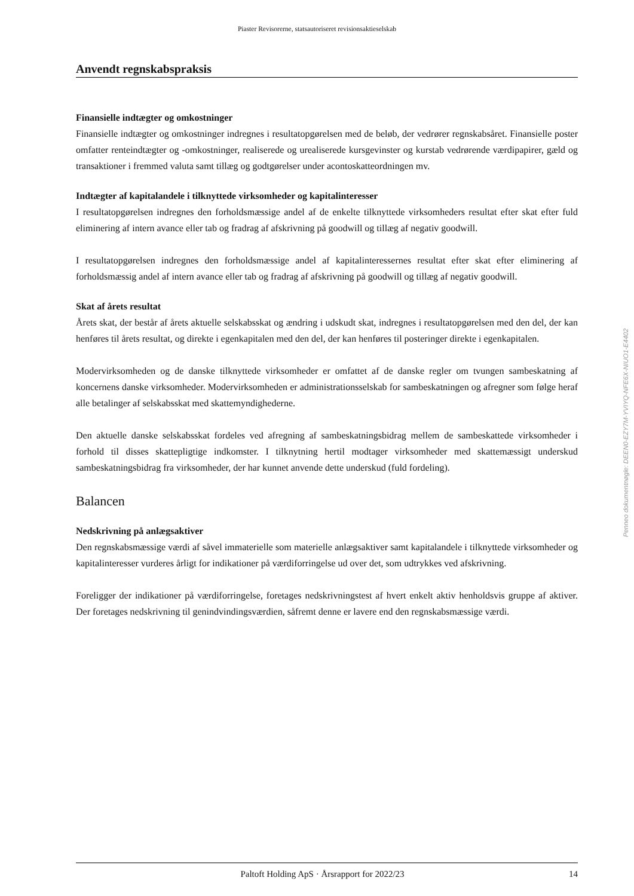Piaster Revisorerne, statsautoriseret revisionsaktieselskab
Anvendt regnskabspraksis
Finansielle indtægter og omkostninger
Finansielle indtægter og omkostninger indregnes i resultatopgørelsen med de beløb, der vedrører regnskabsåret. Finansielle poster omfatter renteindtægter og -omkostninger, realiserede og urealiserede kursgevinster og kurstab vedrørende værdipapirer, gæld og transaktioner i fremmed valuta samt tillæg og godtgørelser under acontoskatteordningen mv.
Indtægter af kapitalandele i tilknyttede virksomheder og kapitalinteresser
I resultatopgørelsen indregnes den forholdsmæssige andel af de enkelte tilknyttede virksomheders resultat efter skat efter fuld eliminering af intern avance eller tab og fradrag af afskrivning på goodwill og tillæg af negativ goodwill.
I resultatopgørelsen indregnes den forholdsmæssige andel af kapitalinteressernes resultat efter skat efter eliminering af forholdsmæssig andel af intern avance eller tab og fradrag af afskrivning på goodwill og tillæg af negativ goodwill.
Skat af årets resultat
Årets skat, der består af årets aktuelle selskabsskat og ændring i udskudt skat, indregnes i resultatopgørelsen med den del, der kan henføres til årets resultat, og direkte i egenkapitalen med den del, der kan henføres til posteringer direkte i egenkapitalen.
Modervirksomheden og de danske tilknyttede virksomheder er omfattet af de danske regler om tvungen sambeskatning af koncernens danske virksomheder. Modervirksomheden er administrationsselskab for sambeskatningen og afregner som følge heraf alle betalinger af selskabsskat med skattemyndighederne.
Den aktuelle danske selskabsskat fordeles ved afregning af sambeskatningsbidrag mellem de sambeskattede virksomheder i forhold til disses skattepligtige indkomster. I tilknytning hertil modtager virksomheder med skattemæssigt underskud sambeskatningsbidrag fra virksomheder, der har kunnet anvende dette underskud (fuld fordeling).
Balancen
Nedskrivning på anlægsaktiver
Den regnskabsmæssige værdi af såvel immaterielle som materielle anlægsaktiver samt kapitalandele i tilknyttede virksomheder og kapitalinteresser vurderes årligt for indikationer på værdiforringelse ud over det, som udtrykkes ved afskrivning.
Foreligger der indikationer på værdiforringelse, foretages nedskrivningstest af hvert enkelt aktiv henholdsvis gruppe af aktiver. Der foretages nedskrivning til genindvindingsværdien, såfremt denne er lavere end den regnskabsmæssige værdi.
Penneo dokumentnøgle: DEEN0-EZY7M-YVIYQ-NFE6X-NIUO1-E4402
Paltoft Holding ApS · Årsrapport for 2022/23 14